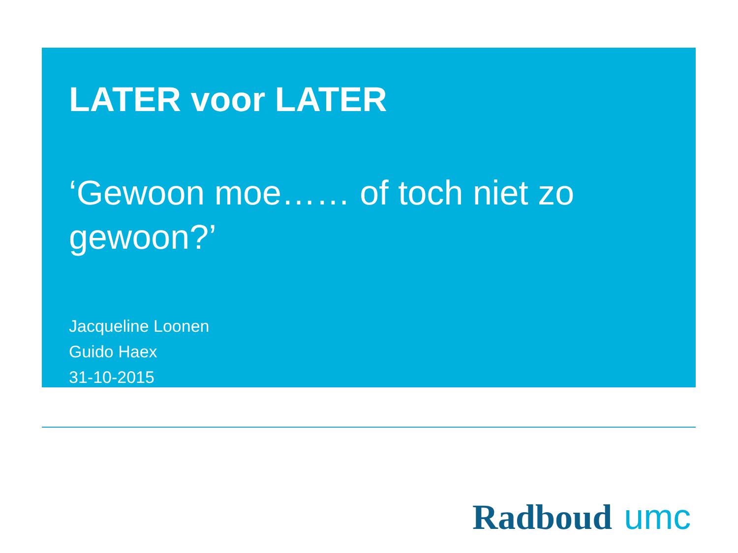LATER voor LATER
‘Gewoon moe…… of toch niet zo gewoon?’
Jacqueline Loonen
Guido Haex
31-10-2015
Radboud umc